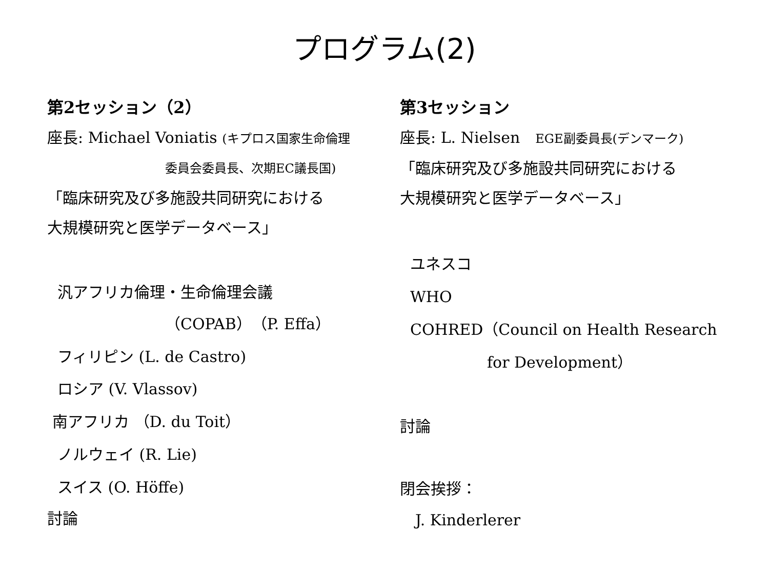プログラム(2)
第2セッション（2）
座長: Michael Voniatis (キプロス国家生命倫理
委員会委員長、次期EC議長国)
「臨床研究及び多施設共同研究における
大規模研究と医学データベース」
汎アフリカ倫理・生命倫理会議
（COPAB）（P. Effa）
フィリピン (L. de Castro)
ロシア (V. Vlassov)
南アフリカ （D. du Toit）
ノルウェイ (R. Lie)
スイス (O. Höffe)
討論
第3セッション
座長: L. Nielsen　EGE副委員長(デンマーク)
「臨床研究及び多施設共同研究における
大規模研究と医学データベース」
ユネスコ
WHO
COHRED（Council on Health Research
for Development）
討論
閉会挨拶：
J. Kinderlerer